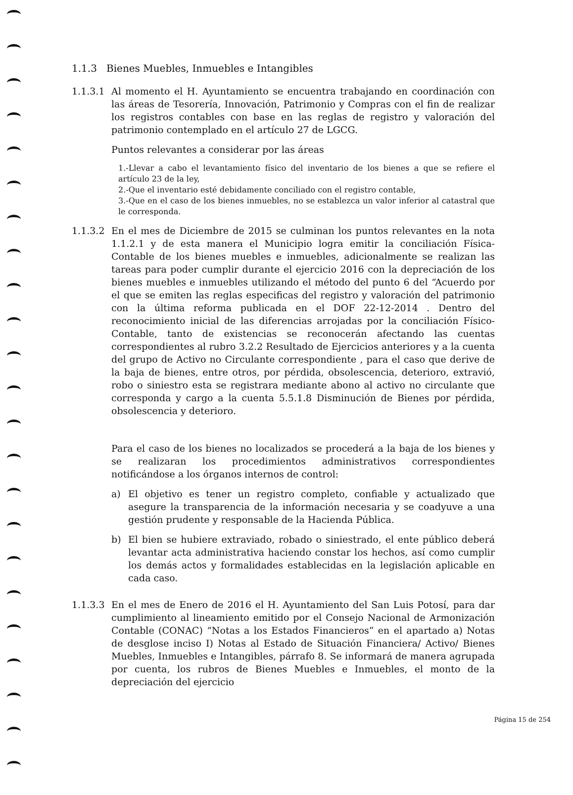1.1.3 Bienes Muebles, Inmuebles e Intangibles
1.1.3.1 Al momento el H. Ayuntamiento se encuentra trabajando en coordinación con las áreas de Tesorería, Innovación, Patrimonio y Compras con el fin de realizar los registros contables con base en las reglas de registro y valoración del patrimonio contemplado en el artículo 27 de LGCG.
Puntos relevantes a considerar por las áreas
1.-Llevar a cabo el levantamiento físico del inventario de los bienes a que se refiere el artículo 23 de la ley,
2.-Que el inventario esté debidamente conciliado con el registro contable,
3.-Que en el caso de los bienes inmuebles, no se establezca un valor inferior al catastral que le corresponda.
1.1.3.2 En el mes de Diciembre de 2015 se culminan los puntos relevantes en la nota 1.1.2.1 y de esta manera el Municipio logra emitir la conciliación Física-Contable de los bienes muebles e inmuebles, adicionalmente se realizan las tareas para poder cumplir durante el ejercicio 2016 con la depreciación de los bienes muebles e inmuebles utilizando el método del punto 6 del “Acuerdo por el que se emiten las reglas especificas del registro y valoración del patrimonio con la última reforma publicada en el DOF 22-12-2014 . Dentro del reconocimiento inicial de las diferencias arrojadas por la conciliación Físico-Contable, tanto de existencias se reconocerán afectando las cuentas correspondientes al rubro 3.2.2 Resultado de Ejercicios anteriores y a la cuenta del grupo de Activo no Circulante correspondiente , para el caso que derive de la baja de bienes, entre otros, por pérdida, obsolescencia, deterioro, extravió, robo o siniestro esta se registrara mediante abono al activo no circulante que corresponda y cargo a la cuenta 5.5.1.8 Disminución de Bienes por pérdida, obsolescencia y deterioro.
Para el caso de los bienes no localizados se procederá a la baja de los bienes y se realizaran los procedimientos administrativos correspondientes notificándose a los órganos internos de control:
a) El objetivo es tener un registro completo, confiable y actualizado que asegure la transparencia de la información necesaria y se coadyuve a una gestión prudente y responsable de la Hacienda Pública.
b) El bien se hubiere extraviado, robado o siniestrado, el ente público deberá levantar acta administrativa haciendo constar los hechos, así como cumplir los demás actos y formalidades establecidas en la legislación aplicable en cada caso.
1.1.3.3 En el mes de Enero de 2016 el H. Ayuntamiento del San Luis Potosí, para dar cumplimiento al lineamiento emitido por el Consejo Nacional de Armonización Contable (CONAC) “Notas a los Estados Financieros” en el apartado a) Notas de desglose inciso I) Notas al Estado de Situación Financiera/ Activo/ Bienes Muebles, Inmuebles e Intangibles, párrafo 8. Se informará de manera agrupada por cuenta, los rubros de Bienes Muebles e Inmuebles, el monto de la depreciación del ejercicio
Página 15 de 254